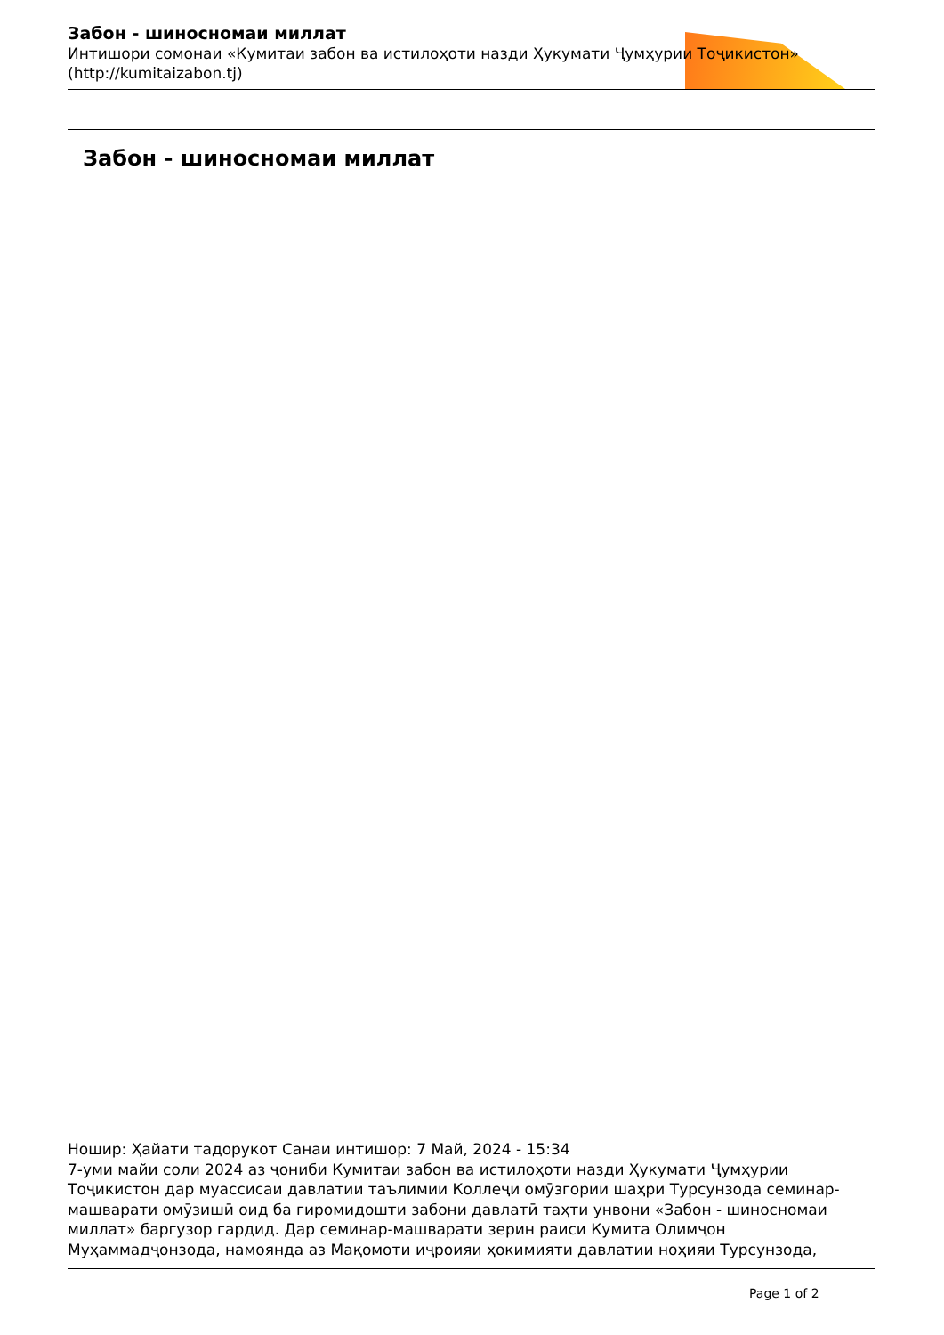Забон - шиносномаи миллат
Интишори сомонаи «Кумитаи забон ва истилоҳоти назди Ҳукумати Ҷумҳурии Тоҷикистон» (http://kumitaizabon.tj)
Забон - шиносномаи миллат
Ношир: Ҳайати тадорукот Санаи интишор: 7 Май, 2024 - 15:34
7-уми майи соли 2024 аз ҷониби Кумитаи забон ва истилоҳоти назди Ҳукумати Ҷумҳурии Тоҷикистон дар муассисаи давлатии таълимии Коллеҷи омӯзгории шаҳри Турсунзода семинар-машварати омӯзишӣ оид ба гиромидошти забони давлатӣ таҳти унвони «Забон - шиносномаи миллат» баргузор гардид. Дар семинар-машварати зерин раиси Кумита Олимҷон Муҳаммадҷонзода, намоянда аз Мақомоти иҷроияи ҳокимияти давлатии ноҳияи Турсунзода,
Page 1 of 2